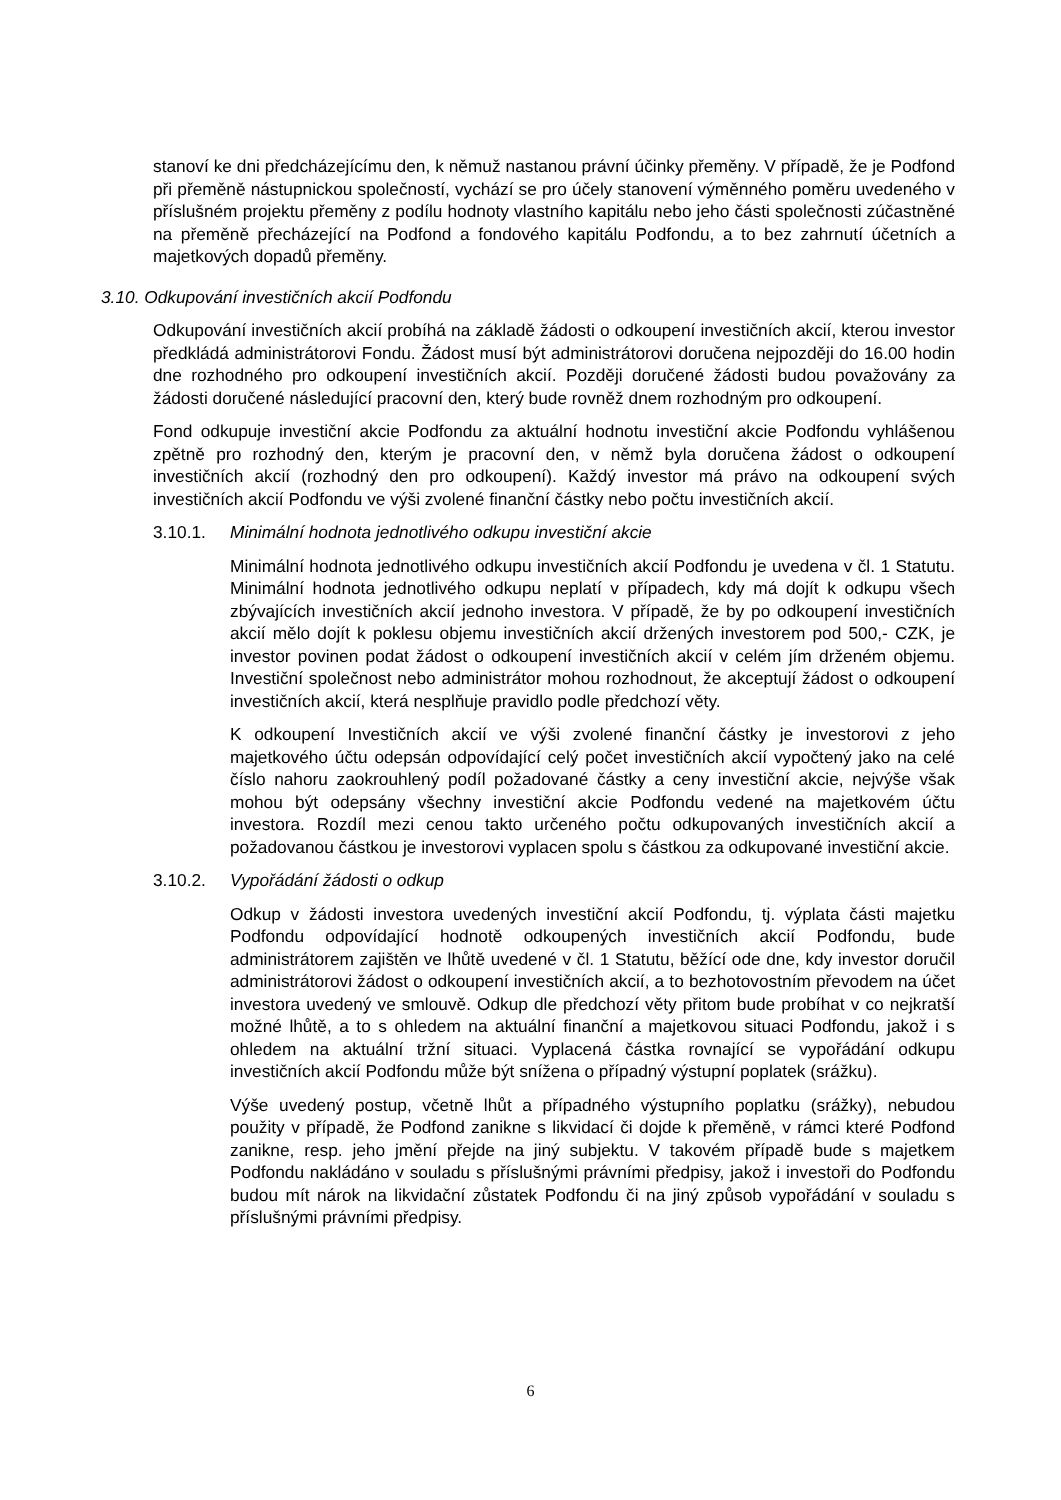stanoví ke dni předcházejícímu den, k němuž nastanou právní účinky přeměny. V případě, že je Podfond při přeměně nástupnickou společností, vychází se pro účely stanovení výměnného poměru uvedeného v příslušném projektu přeměny z podílu hodnoty vlastního kapitálu nebo jeho části společnosti zúčastněné na přeměně přecházející na Podfond a fondového kapitálu Podfondu, a to bez zahrnutí účetních a majetkových dopadů přeměny.
3.10. Odkupování investičních akcií Podfondu
Odkupování investičních akcií probíhá na základě žádosti o odkoupení investičních akcií, kterou investor předkládá administrátorovi Fondu. Žádost musí být administrátorovi doručena nejpozději do 16.00 hodin dne rozhodného pro odkoupení investičních akcií. Později doručené žádosti budou považovány za žádosti doručené následující pracovní den, který bude rovněž dnem rozhodným pro odkoupení.
Fond odkupuje investiční akcie Podfondu za aktuální hodnotu investiční akcie Podfondu vyhlášenou zpětně pro rozhodný den, kterým je pracovní den, v němž byla doručena žádost o odkoupení investičních akcií (rozhodný den pro odkoupení). Každý investor má právo na odkoupení svých investičních akcií Podfondu ve výši zvolené finanční částky nebo počtu investičních akcií.
3.10.1. Minimální hodnota jednotlivého odkupu investiční akcie
Minimální hodnota jednotlivého odkupu investičních akcií Podfondu je uvedena v čl. 1 Statutu. Minimální hodnota jednotlivého odkupu neplatí v případech, kdy má dojít k odkupu všech zbývajících investičních akcií jednoho investora. V případě, že by po odkoupení investičních akcií mělo dojít k poklesu objemu investičních akcií držených investorem pod 500,- CZK, je investor povinen podat žádost o odkoupení investičních akcií v celém jím drženém objemu. Investiční společnost nebo administrátor mohou rozhodnout, že akceptují žádost o odkoupení investičních akcií, která nesplňuje pravidlo podle předchozí věty.
K odkoupení Investičních akcií ve výši zvolené finanční částky je investorovi z jeho majetkového účtu odepsán odpovídající celý počet investičních akcií vypočtený jako na celé číslo nahoru zaokrouhlený podíl požadované částky a ceny investiční akcie, nejvýše však mohou být odepsány všechny investiční akcie Podfondu vedené na majetkovém účtu investora. Rozdíl mezi cenou takto určeného počtu odkupovaných investičních akcií a požadovanou částkou je investorovi vyplacen spolu s částkou za odkupované investiční akcie.
3.10.2. Vypořádání žádosti o odkup
Odkup v žádosti investora uvedených investiční akcií Podfondu, tj. výplata části majetku Podfondu odpovídající hodnotě odkoupených investičních akcií Podfondu, bude administrátorem zajištěn ve lhůtě uvedené v čl. 1 Statutu, běžící ode dne, kdy investor doručil administrátorovi žádost o odkoupení investičních akcií, a to bezhotovostním převodem na účet investora uvedený ve smlouvě. Odkup dle předchozí věty přitom bude probíhat v co nejkratší možné lhůtě, a to s ohledem na aktuální finanční a majetkovou situaci Podfondu, jakož i s ohledem na aktuální tržní situaci. Vyplacená částka rovnající se vypořádání odkupu investičních akcií Podfondu může být snížena o případný výstupní poplatek (srážku).
Výše uvedený postup, včetně lhůt a případného výstupního poplatku (srážky), nebudou použity v případě, že Podfond zanikne s likvidací či dojde k přeměně, v rámci které Podfond zanikne, resp. jeho jmění přejde na jiný subjektu. V takovém případě bude s majetkem Podfondu nakládáno v souladu s příslušnými právními předpisy, jakož i investoři do Podfondu budou mít nárok na likvidační zůstatek Podfondu či na jiný způsob vypořádání v souladu s příslušnými právními předpisy.
6